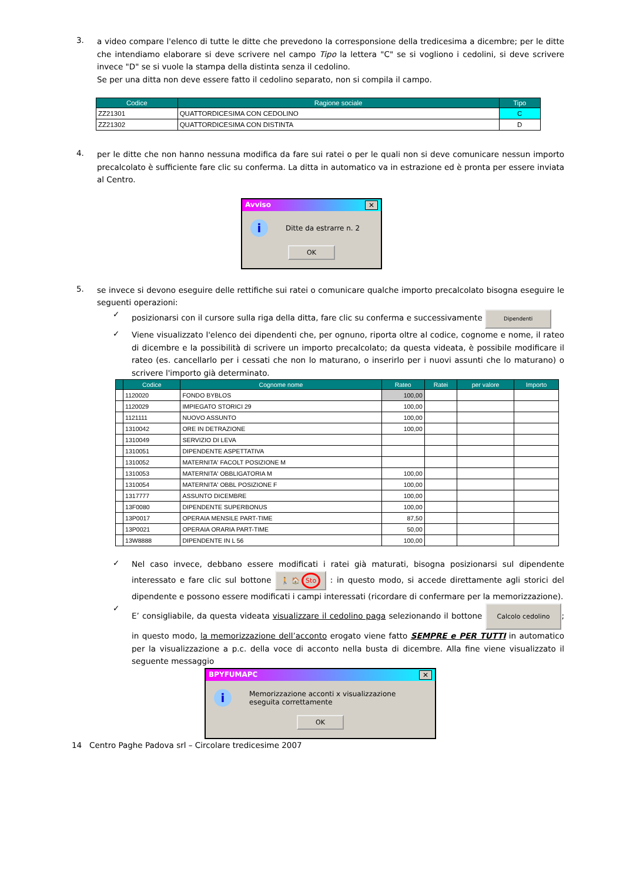3.
a video compare l'elenco di tutte le ditte che prevedono la corresponsione della tredicesima a dicembre; per le ditte che intendiamo elaborare si deve scrivere nel campo Tipo la lettera "C" se si vogliono i cedolini, si deve scrivere invece "D" se si vuole la stampa della distinta senza il cedolino.
Se per una ditta non deve essere fatto il cedolino separato, non si compila il campo.
| Codice | Ragione sociale | Tipo |
| --- | --- | --- |
| ZZ21301 | QUATTORDICESIMA CON CEDOLINO | C |
| ZZ21302 | QUATTORDICESIMA CON DISTINTA | D |
4.
per le ditte che non hanno nessuna modifica da fare sui ratei o per le quali non si deve comunicare nessun importo precalcolato è sufficiente fare clic su conferma. La ditta in automatico va in estrazione ed è pronta per essere inviata al Centro.
Avviso ✕
i Ditte da estrarre n. 2
OK
5.
se invece si devono eseguire delle rettifiche sui ratei o comunicare qualche importo precalcolato bisogna eseguire le seguenti operazioni:
✓
posizionarsi con il cursore sulla riga della ditta, fare clic su conferma e successivamente Dipendenti
✓
Viene visualizzato l'elenco dei dipendenti che, per ognuno, riporta oltre al codice, cognome e nome, il rateo di dicembre e la possibilità di scrivere un importo precalcolato; da questa videata, è possibile modificare il rateo (es. cancellarlo per i cessati che non lo maturano, o inserirlo per i nuovi assunti che lo maturano) o scrivere l'importo già determinato.
| | Codice | Cognome nome | Rateo | Ratei | per valore | Importo |
| --- | --- | --- | --- | --- | --- | --- |
| | 1120020 | FONDO BYBLOS | 100,00 | | | |
| | 1120029 | IMPIEGATO STORICI 29 | 100,00 | | | |
| | 1121111 | NUOVO ASSUNTO | 100,00 | | | |
| | 1310042 | ORE IN DETRAZIONE | 100,00 | | | |
| | 1310049 | SERVIZIO DI LEVA | | | | |
| | 1310051 | DIPENDENTE ASPETTATIVA | | | | |
| | 1310052 | MATERNITA' FACOLT POSIZIONE M | | | | |
| | 1310053 | MATERNITA' OBBLIGATORIA M | 100,00 | | | |
| | 1310054 | MATERNITA' OBBL POSIZIONE F | 100,00 | | | |
| | 1317777 | ASSUNTO DICEMBRE | 100,00 | | | |
| | 13F0080 | DIPENDENTE SUPERBONUS | 100,00 | | | |
| | 13P0017 | OPERAIA MENSILE PART-TIME | 87,50 | | | |
| | 13P0021 | OPERAIA ORARIA PART-TIME | 50,00 | | | |
| | 13W8888 | DIPENDENTE IN L 56 | 100,00 | | | |
✓
Nel caso invece, debbano essere modificati i ratei già maturati, bisogna posizionarsi sul dipendente interessato e fare clic sul bottone 🚶 🏠 Sto : in questo modo, si accede direttamente agli storici del dipendente e possono essere modificati i campi interessati (ricordare di confermare per la memorizzazione).
✓
E’ consigliabile, da questa videata visualizzare il cedolino paga selezionando il bottone Calcolo cedolino; in questo modo, la memorizzazione dell’acconto erogato viene fatto SEMPRE e PER TUTTI in automatico per la visualizzazione a p.c. della voce di acconto nella busta di dicembre. Alla fine viene visualizzato il seguente messaggio
BPYFUMAPC ✕
i Memorizzazione acconti x visualizzazione
eseguita correttamente
OK
14 Centro Paghe Padova srl – Circolare tredicesime 2007